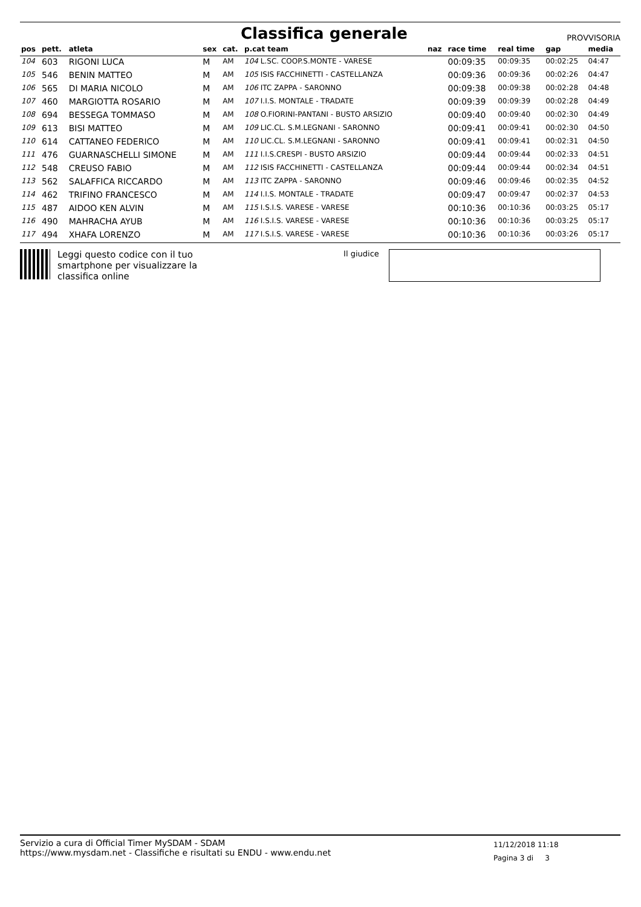Classifica generale
PROVVISORIA
| pos | pett. | atleta | sex | cat. | p.cat team | naz | race time | real time | gap | media |
| --- | --- | --- | --- | --- | --- | --- | --- | --- | --- | --- |
| 104 | 603 | RIGONI LUCA | M | AM | 104 L.SC. COOP.S.MONTE - VARESE | | 00:09:35 | 00:09:35 | 00:02:25 | 04:47 |
| 105 | 546 | BENIN MATTEO | M | AM | 105 ISIS FACCHINETTI - CASTELLANZA | | 00:09:36 | 00:09:36 | 00:02:26 | 04:47 |
| 106 | 565 | DI MARIA NICOLO | M | AM | 106 ITC ZAPPA - SARONNO | | 00:09:38 | 00:09:38 | 00:02:28 | 04:48 |
| 107 | 460 | MARGIOTTA ROSARIO | M | AM | 107 I.I.S. MONTALE - TRADATE | | 00:09:39 | 00:09:39 | 00:02:28 | 04:49 |
| 108 | 694 | BESSEGA TOMMASO | M | AM | 108 O.FIORINI-PANTANI - BUSTO ARSIZIO | | 00:09:40 | 00:09:40 | 00:02:30 | 04:49 |
| 109 | 613 | BISI MATTEO | M | AM | 109 LIC.CL. S.M.LEGNANI - SARONNO | | 00:09:41 | 00:09:41 | 00:02:30 | 04:50 |
| 110 | 614 | CATTANEO FEDERICO | M | AM | 110 LIC.CL. S.M.LEGNANI - SARONNO | | 00:09:41 | 00:09:41 | 00:02:31 | 04:50 |
| 111 | 476 | GUARNASCHELLI SIMONE | M | AM | 111 I.I.S.CRESPI - BUSTO ARSIZIO | | 00:09:44 | 00:09:44 | 00:02:33 | 04:51 |
| 112 | 548 | CREUSO FABIO | M | AM | 112 ISIS FACCHINETTI - CASTELLANZA | | 00:09:44 | 00:09:44 | 00:02:34 | 04:51 |
| 113 | 562 | SALAFFICA RICCARDO | M | AM | 113 ITC ZAPPA - SARONNO | | 00:09:46 | 00:09:46 | 00:02:35 | 04:52 |
| 114 | 462 | TRIFINO FRANCESCO | M | AM | 114 I.I.S. MONTALE - TRADATE | | 00:09:47 | 00:09:47 | 00:02:37 | 04:53 |
| 115 | 487 | AIDOO KEN ALVIN | M | AM | 115 I.S.I.S. VARESE - VARESE | | 00:10:36 | 00:10:36 | 00:03:25 | 05:17 |
| 116 | 490 | MAHRACHA AYUB | M | AM | 116 I.S.I.S. VARESE - VARESE | | 00:10:36 | 00:10:36 | 00:03:25 | 05:17 |
| 117 | 494 | XHAFA LORENZO | M | AM | 117 I.S.I.S. VARESE - VARESE | | 00:10:36 | 00:10:36 | 00:03:26 | 05:17 |
Leggi questo codice con il tuo
smartphone per visualizzare la
classifica online
Il giudice
Servizio a cura di Official Timer MySDAM - SDAM
https://www.mysdam.net - Classifiche e risultati su ENDU - www.endu.net
11/12/2018 11:18
Pagina 3 di 3